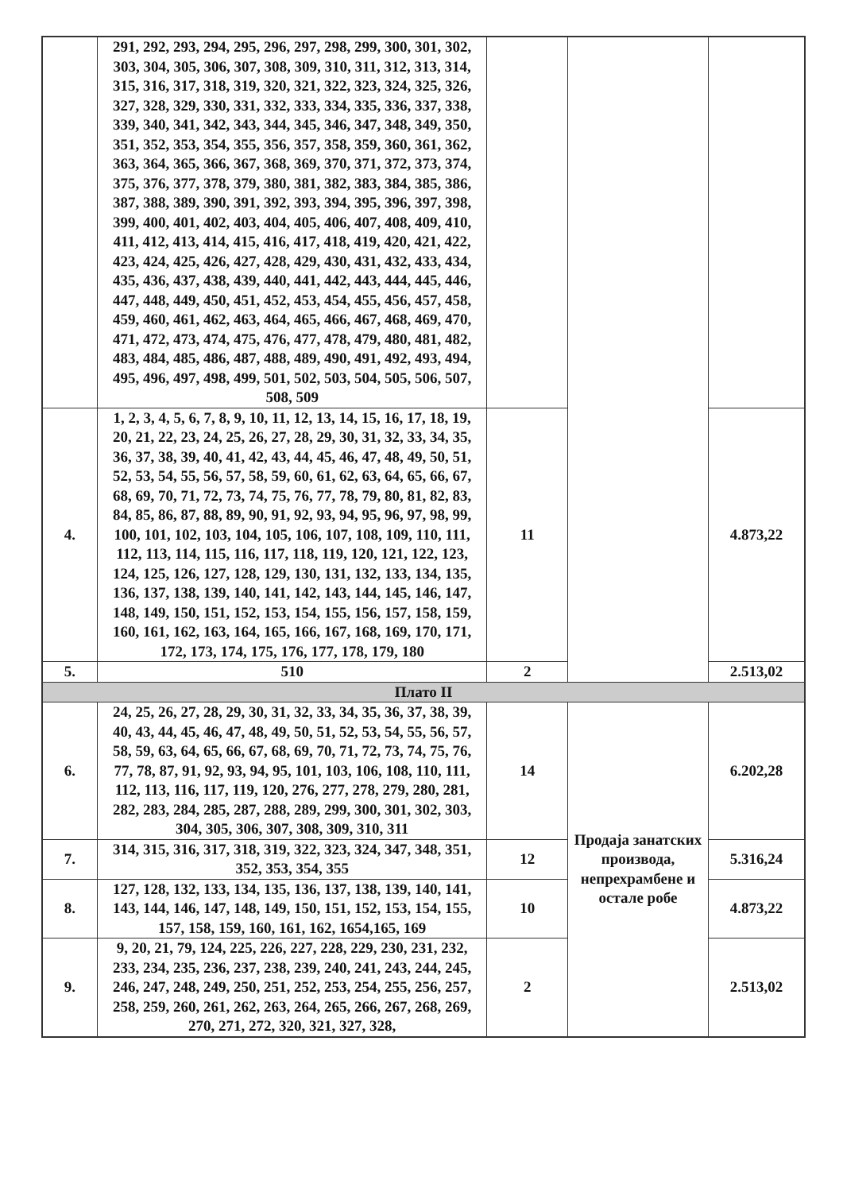| | 291, 292, 293, 294, 295, 296, 297, 298, 299, 300, 301, 302, 303, 304, 305, 306, 307, 308, 309, 310, 311, 312, 313, 314, 315, 316, 317, 318, 319, 320, 321, 322, 323, 324, 325, 326, 327, 328, 329, 330, 331, 332, 333, 334, 335, 336, 337, 338, 339, 340, 341, 342, 343, 344, 345, 346, 347, 348, 349, 350, 351, 352, 353, 354, 355, 356, 357, 358, 359, 360, 361, 362, 363, 364, 365, 366, 367, 368, 369, 370, 371, 372, 373, 374, 375, 376, 377, 378, 379, 380, 381, 382, 383, 384, 385, 386, 387, 388, 389, 390, 391, 392, 393, 394, 395, 396, 397, 398, 399, 400, 401, 402, 403, 404, 405, 406, 407, 408, 409, 410, 411, 412, 413, 414, 415, 416, 417, 418, 419, 420, 421, 422, 423, 424, 425, 426, 427, 428, 429, 430, 431, 432, 433, 434, 435, 436, 437, 438, 439, 440, 441, 442, 443, 444, 445, 446, 447, 448, 449, 450, 451, 452, 453, 454, 455, 456, 457, 458, 459, 460, 461, 462, 463, 464, 465, 466, 467, 468, 469, 470, 471, 472, 473, 474, 475, 476, 477, 478, 479, 480, 481, 482, 483, 484, 485, 486, 487, 488, 489, 490, 491, 492, 493, 494, 495, 496, 497, 498, 499, 501, 502, 503, 504, 505, 506, 507, 508, 509 | | | |
| 4. | 1, 2, 3, 4, 5, 6, 7, 8, 9, 10, 11, 12, 13, 14, 15, 16, 17, 18, 19, 20, 21, 22, 23, 24, 25, 26, 27, 28, 29, 30, 31, 32, 33, 34, 35, 36, 37, 38, 39, 40, 41, 42, 43, 44, 45, 46, 47, 48, 49, 50, 51, 52, 53, 54, 55, 56, 57, 58, 59, 60, 61, 62, 63, 64, 65, 66, 67, 68, 69, 70, 71, 72, 73, 74, 75, 76, 77, 78, 79, 80, 81, 82, 83, 84, 85, 86, 87, 88, 89, 90, 91, 92, 93, 94, 95, 96, 97, 98, 99, 100, 101, 102, 103, 104, 105, 106, 107, 108, 109, 110, 111, 112, 113, 114, 115, 116, 117, 118, 119, 120, 121, 122, 123, 124, 125, 126, 127, 128, 129, 130, 131, 132, 133, 134, 135, 136, 137, 138, 139, 140, 141, 142, 143, 144, 145, 146, 147, 148, 149, 150, 151, 152, 153, 154, 155, 156, 157, 158, 159, 160, 161, 162, 163, 164, 165, 166, 167, 168, 169, 170, 171, 172, 173, 174, 175, 176, 177, 178, 179, 180 | 11 | | 4.873,22 |
| 5. | 510 | 2 | | 2.513,02 |
| Плато II | | | | |
| 6. | 24, 25, 26, 27, 28, 29, 30, 31, 32, 33, 34, 35, 36, 37, 38, 39, 40, 43, 44, 45, 46, 47, 48, 49, 50, 51, 52, 53, 54, 55, 56, 57, 58, 59, 63, 64, 65, 66, 67, 68, 69, 70, 71, 72, 73, 74, 75, 76, 77, 78, 87, 91, 92, 93, 94, 95, 101, 103, 106, 108, 110, 111, 112, 113, 116, 117, 119, 120, 276, 277, 278, 279, 280, 281, 282, 283, 284, 285, 287, 288, 289, 299, 300, 301, 302, 303, 304, 305, 306, 307, 308, 309, 310, 311 | 14 | Продаја занатских производа, непрехрамбене и остале робе | 6.202,28 |
| 7. | 314, 315, 316, 317, 318, 319, 322, 323, 324, 347, 348, 351, 352, 353, 354, 355 | 12 | | 5.316,24 |
| 8. | 127, 128, 132, 133, 134, 135, 136, 137, 138, 139, 140, 141, 143, 144, 146, 147, 148, 149, 150, 151, 152, 153, 154, 155, 157, 158, 159, 160, 161, 162, 1654,165, 169 | 10 | | 4.873,22 |
| 9. | 9, 20, 21, 79, 124, 225, 226, 227, 228, 229, 230, 231, 232, 233, 234, 235, 236, 237, 238, 239, 240, 241, 243, 244, 245, 246, 247, 248, 249, 250, 251, 252, 253, 254, 255, 256, 257, 258, 259, 260, 261, 262, 263, 264, 265, 266, 267, 268, 269, 270, 271, 272, 320, 321, 327, 328, | 2 | | 2.513,02 |